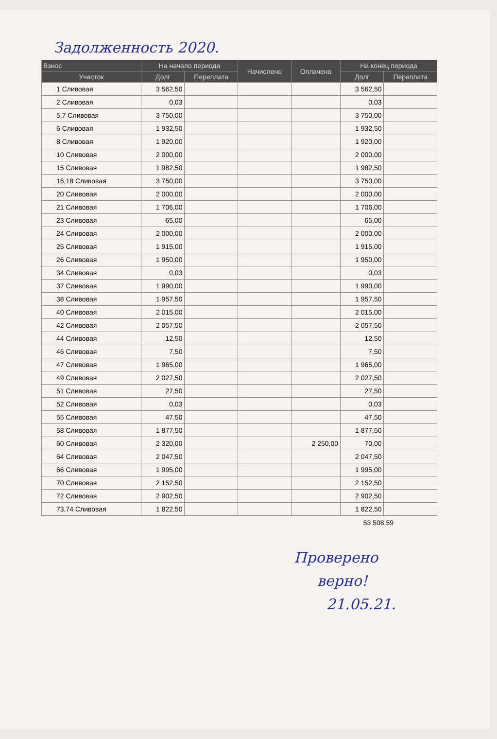Задолженность 2020.
| Взнос | На начало периода | | Начислено | Оплачено | На конец периода | |
| --- | --- | --- | --- | --- | --- | --- |
| Участок | Долг | Переплата | | | Долг | Переплата |
| 1 Сливовая | 3 562,50 | | | | 3 562,50 | |
| 2 Сливовая | 0,03 | | | | 0,03 | |
| 5,7 Сливовая | 3 750,00 | | | | 3 750,00 | |
| 6 Сливовая | 1 932,50 | | | | 1 932,50 | |
| 8 Сливовая | 1 920,00 | | | | 1 920,00 | |
| 10 Сливовая | 2 000,00 | | | | 2 000,00 | |
| 15 Сливовая | 1 982,50 | | | | 1 982,50 | |
| 16,18 Сливовая | 3 750,00 | | | | 3 750,00 | |
| 20 Сливовая | 2 000,00 | | | | 2 000,00 | |
| 21 Сливовая | 1 706,00 | | | | 1 706,00 | |
| 23 Сливовая | 65,00 | | | | 65,00 | |
| 24 Сливовая | 2 000,00 | | | | 2 000,00 | |
| 25 Сливовая | 1 915,00 | | | | 1 915,00 | |
| 26 Сливовая | 1 950,00 | | | | 1 950,00 | |
| 34 Сливовая | 0,03 | | | | 0,03 | |
| 37 Сливовая | 1 990,00 | | | | 1 990,00 | |
| 38 Сливовая | 1 957,50 | | | | 1 957,50 | |
| 40 Сливовая | 2 015,00 | | | | 2 015,00 | |
| 42 Сливовая | 2 057,50 | | | | 2 057,50 | |
| 44 Сливовая | 12,50 | | | | 12,50 | |
| 46 Сливовая | 7,50 | | | | 7,50 | |
| 47 Сливовая | 1 965,00 | | | | 1 965,00 | |
| 49 Сливовая | 2 027,50 | | | | 2 027,50 | |
| 51 Сливовая | 27,50 | | | | 27,50 | |
| 52 Сливовая | 0,03 | | | | 0,03 | |
| 55 Сливовая | 47,50 | | | | 47,50 | |
| 58 Сливовая | 1 877,50 | | | | 1 877,50 | |
| 60 Сливовая | 2 320,00 | | | 2 250,00 | 70,00 | |
| 64 Сливовая | 2 047,50 | | | | 2 047,50 | |
| 66 Сливовая | 1 995,00 | | | | 1 995,00 | |
| 70 Сливовая | 2 152,50 | | | | 2 152,50 | |
| 72 Сливовая | 2 902,50 | | | | 2 902,50 | |
| 73,74 Сливовая | 1 822,50 | | | | 1 822,50 | |
53 508,59
Проверено
верно!
21.05.21.